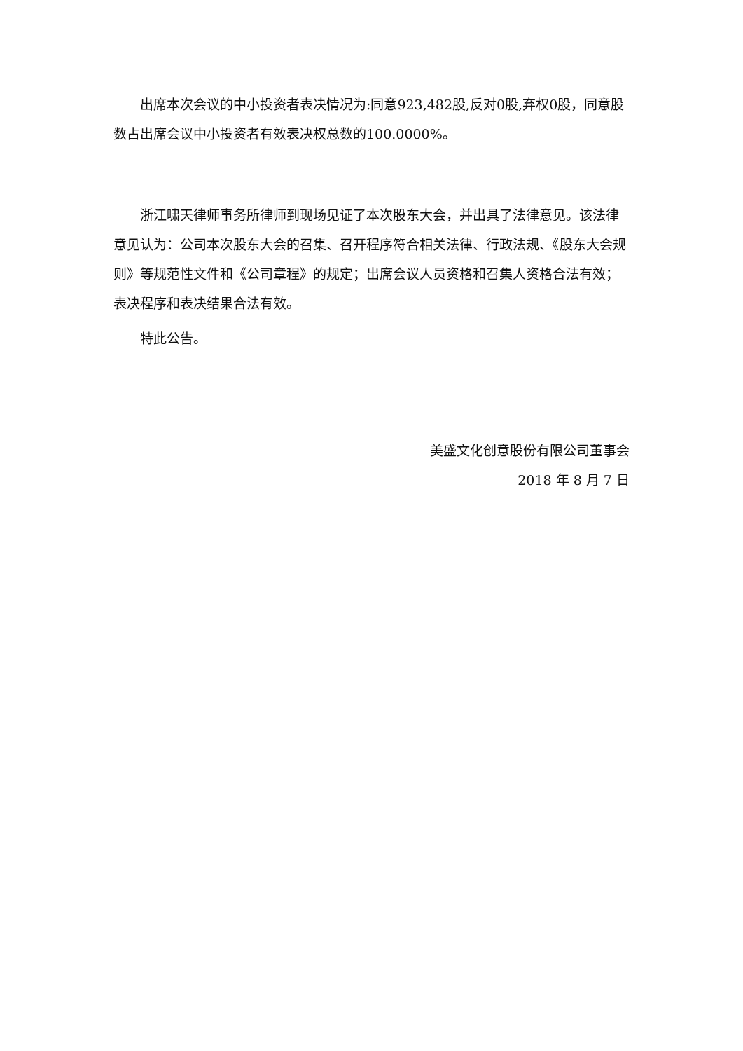出席本次会议的中小投资者表决情况为:同意923,482股,反对0股,弃权0股，同意股数占出席会议中小投资者有效表决权总数的100.0000%。
浙江啸天律师事务所律师到现场见证了本次股东大会，并出具了法律意见。该法律意见认为：公司本次股东大会的召集、召开程序符合相关法律、行政法规、《股东大会规则》等规范性文件和《公司章程》的规定；出席会议人员资格和召集人资格合法有效；表决程序和表决结果合法有效。
特此公告。
美盛文化创意股份有限公司董事会
2018 年 8 月 7 日